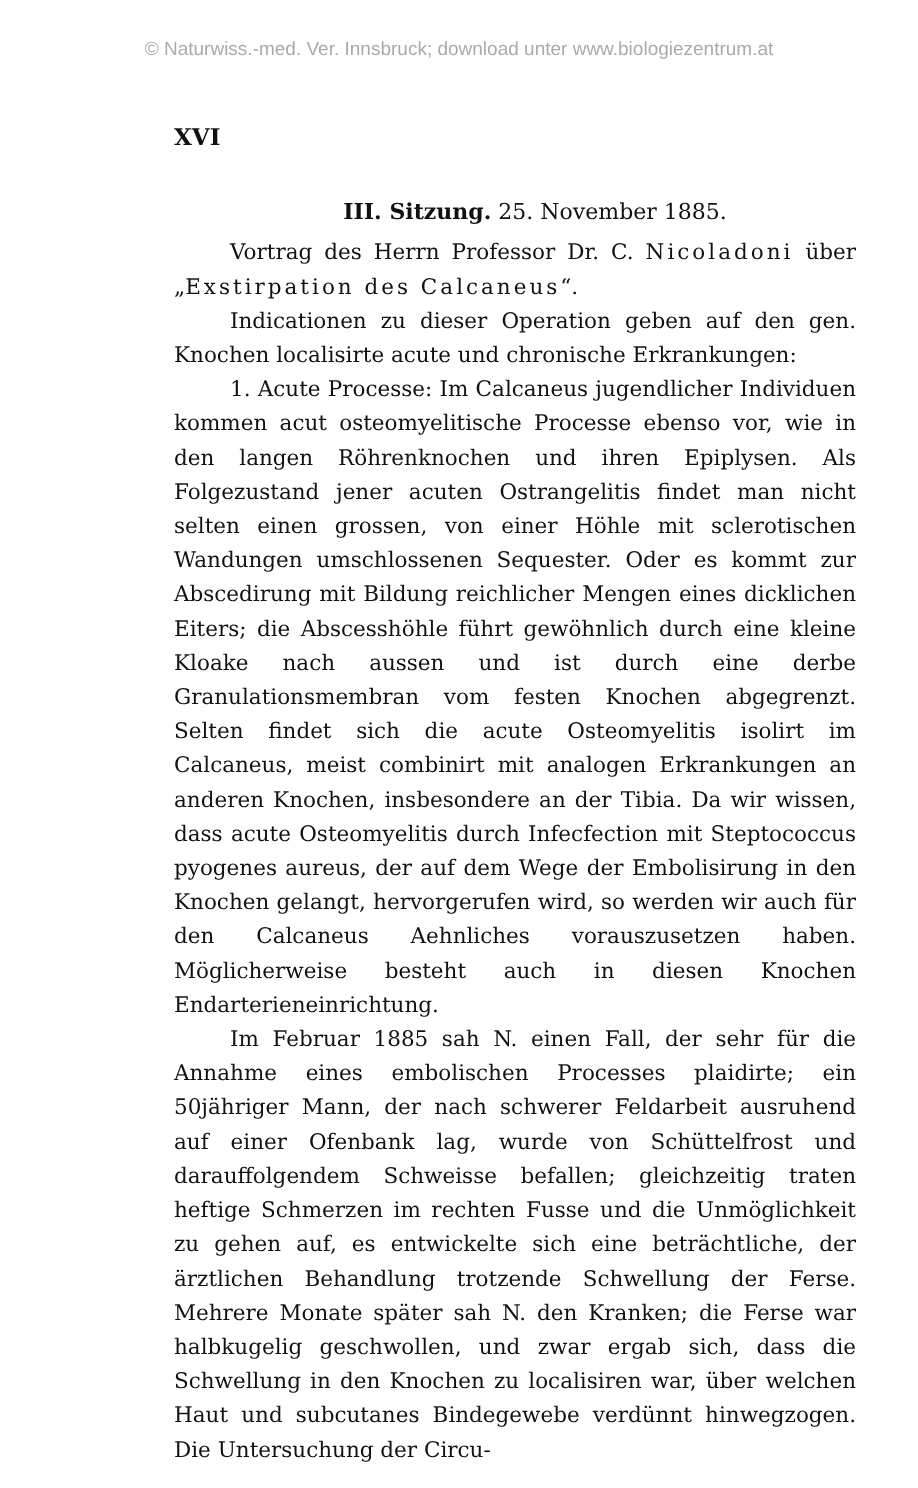© Naturwiss.-med. Ver. Innsbruck; download unter www.biologiezentrum.at
XVI
III. Sitzung. 25. November 1885.
Vortrag des Herrn Professor Dr. C. Nicoladoni über „Exstirpation des Calcaneus“.
Indicationen zu dieser Operation geben auf den gen. Knochen localisirte acute und chronische Erkrankungen:
1. Acute Processe: Im Calcaneus jugendlicher Individuen kommen acut osteomyelitische Processe ebenso vor, wie in den langen Röhrenknochen und ihren Epiplysen. Als Folgezustand jener acuten Ostrangelitis findet man nicht selten einen grossen, von einer Höhle mit sclerotischen Wandungen umschlossenen Sequester. Oder es kommt zur Abscedirung mit Bildung reichlicher Mengen eines dicklichen Eiters; die Abscesshöhle führt gewöhnlich durch eine kleine Kloake nach aussen und ist durch eine derbe Granulationsmembran vom festen Knochen abgegrenzt. Selten findet sich die acute Osteomyelitis isolirt im Calcaneus, meist combinirt mit analogen Erkrankungen an anderen Knochen, insbesondere an der Tibia. Da wir wissen, dass acute Osteomyelitis durch Infecfection mit Steptococcus pyogenes aureus, der auf dem Wege der Embolisirung in den Knochen gelangt, hervorgerufen wird, so werden wir auch für den Calcaneus Aehnliches vorauszusetzen haben. Möglicherweise besteht auch in diesen Knochen Endarterieneinrichtung.
Im Februar 1885 sah N. einen Fall, der sehr für die Annahme eines embolischen Processes plaidirte; ein 50jähriger Mann, der nach schwerer Feldarbeit ausruhend auf einer Ofenbank lag, wurde von Schüttelfrost und darauffolgendem Schweisse befallen; gleichzeitig traten heftige Schmerzen im rechten Fusse und die Unmöglichkeit zu gehen auf, es entwickelte sich eine beträchtliche, der ärztlichen Behandlung trotzende Schwellung der Ferse. Mehrere Monate später sah N. den Kranken; die Ferse war halbkugelig geschwollen, und zwar ergab sich, dass die Schwellung in den Knochen zu localisiren war, über welchen Haut und subcutanes Bindegewebe verdünnt hinwegzogen. Die Untersuchung der Circu-